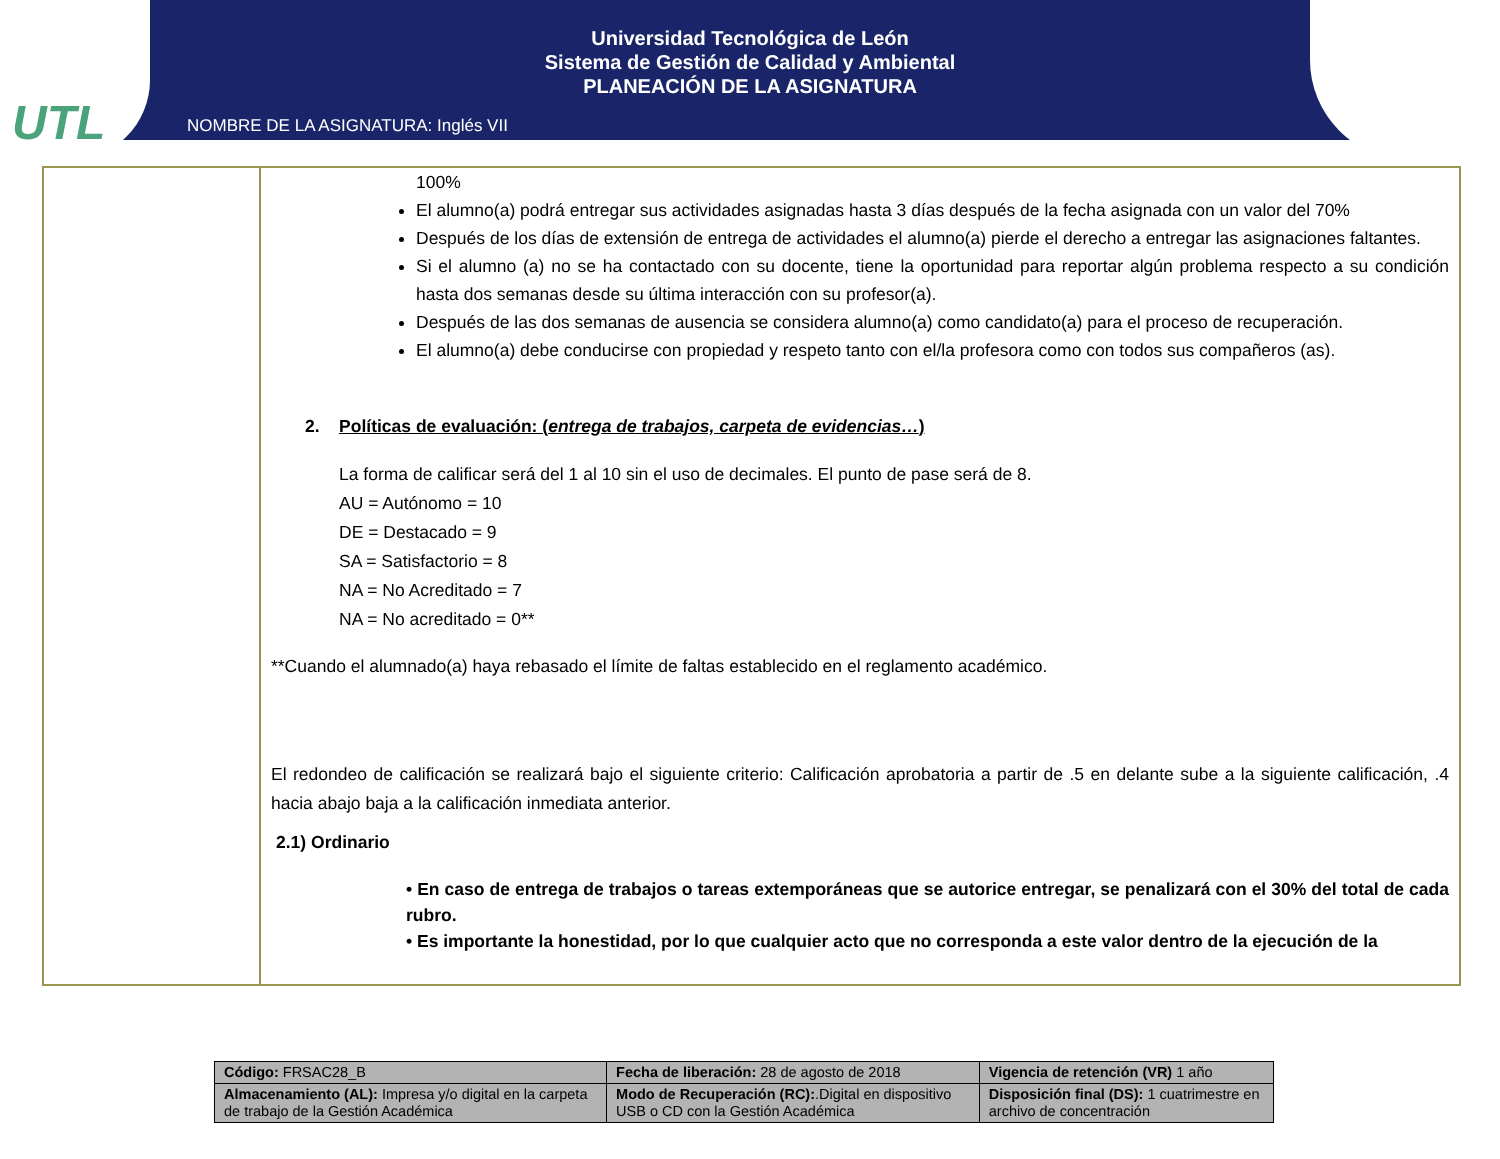UTL
Universidad Tecnológica de León
Sistema de Gestión de Calidad y Ambiental
PLANEACIÓN DE LA ASIGNATURA
NOMBRE DE LA ASIGNATURA: Inglés VII
100%
El alumno(a) podrá entregar sus actividades asignadas hasta 3 días después de la fecha asignada con un valor del 70%
Después de los días de extensión de entrega de actividades el alumno(a) pierde el derecho a entregar las asignaciones faltantes.
Si el alumno (a) no se ha contactado con su docente, tiene la oportunidad para reportar algún problema respecto a su condición hasta dos semanas desde su última interacción con su profesor(a).
Después de las dos semanas de ausencia se considera alumno(a) como candidato(a) para el proceso de recuperación.
El alumno(a) debe conducirse con propiedad y respeto tanto con el/la profesora como con todos sus compañeros (as).
2. Políticas de evaluación: (entrega de trabajos, carpeta de evidencias…)
La forma de calificar será del 1 al 10 sin el uso de decimales. El punto de pase será de 8.
AU = Autónomo = 10
DE = Destacado = 9
SA = Satisfactorio = 8
NA = No Acreditado = 7
NA = No acreditado = 0**
**Cuando el alumnado(a) haya rebasado el límite de faltas establecido en el reglamento académico.
El redondeo de calificación se realizará bajo el siguiente criterio: Calificación aprobatoria a partir de .5 en delante sube a la siguiente calificación, .4 hacia abajo baja a la calificación inmediata anterior.
2.1) Ordinario
• En caso de entrega de trabajos o tareas extemporáneas que se autorice entregar, se penalizará con el 30% del total de cada rubro.
• Es importante la honestidad, por lo que cualquier acto que no corresponda a este valor dentro de la ejecución de la
| Código: FRSAC28_B | Fecha de liberación: 28 de agosto de 2018 | Vigencia de retención (VR) 1 año |
| Almacenamiento (AL): Impresa y/o digital en la carpeta de trabajo de la Gestión Académica | Modo de Recuperación (RC): .Digital en dispositivo USB o CD con la Gestión Académica | Disposición final (DS): 1 cuatrimestre en archivo de concentración |